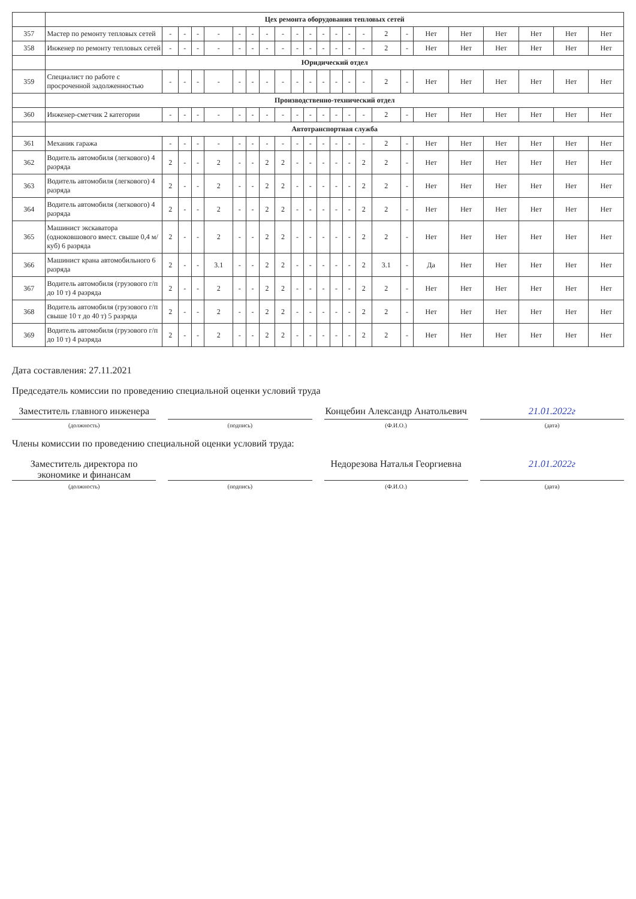| | Цех ремонта оборудования тепловых сетей | | | | | | | | | | | | | | | | | | | | | | |
| 357 | Мастер по ремонту тепловых сетей | - | - | - | - | - | - | - | - | - | - | - | - | - | - | 2 | - | Нет | Нет | Нет | Нет | Нет | Нет |
| 358 | Инженер по ремонту тепловых сетей | - | - | - | - | - | - | - | - | - | - | - | - | - | - | 2 | - | Нет | Нет | Нет | Нет | Нет | Нет |
| | Юридический отдел | | | | | | | | | | | | | | | | | | | | | | |
| 359 | Специалист по работе с просроченной задолженностью | - | - | - | - | - | - | - | - | - | - | - | - | - | - | 2 | - | Нет | Нет | Нет | Нет | Нет | Нет |
| | Производственно-технический отдел | | | | | | | | | | | | | | | | | | | | | | |
| 360 | Инженер-сметчик 2 категории | - | - | - | - | - | - | - | - | - | - | - | - | - | - | 2 | - | Нет | Нет | Нет | Нет | Нет | Нет |
| | Автотранспортная служба | | | | | | | | | | | | | | | | | | | | | | |
| 361 | Механик гаража | - | - | - | - | - | - | - | - | - | - | - | - | - | - | 2 | - | Нет | Нет | Нет | Нет | Нет | Нет |
| 362 | Водитель автомобиля (легкового) 4 разряда | 2 | - | - | 2 | - | - | 2 | 2 | - | - | - | - | - | 2 | 2 | - | Нет | Нет | Нет | Нет | Нет | Нет |
| 363 | Водитель автомобиля (легкового) 4 разряда | 2 | - | - | 2 | - | - | 2 | 2 | - | - | - | - | - | 2 | 2 | - | Нет | Нет | Нет | Нет | Нет | Нет |
| 364 | Водитель автомобиля (легкового) 4 разряда | 2 | - | - | 2 | - | - | 2 | 2 | - | - | - | - | - | 2 | 2 | - | Нет | Нет | Нет | Нет | Нет | Нет |
| 365 | Машинист экскаватора (одноковшового вмест. свыше 0,4 м/куб) 6 разряда | 2 | - | - | 2 | - | - | 2 | 2 | - | - | - | - | - | 2 | 2 | - | Нет | Нет | Нет | Нет | Нет | Нет |
| 366 | Машинист крана автомобильного 6 разряда | 2 | - | - | 3.1 | - | - | 2 | 2 | - | - | - | - | - | 2 | 3.1 | - | Да | Нет | Нет | Нет | Нет | Нет |
| 367 | Водитель автомобиля (грузового г/п до 10 т) 4 разряда | 2 | - | - | 2 | - | - | 2 | 2 | - | - | - | - | - | 2 | 2 | - | Нет | Нет | Нет | Нет | Нет | Нет |
| 368 | Водитель автомобиля (грузового г/п свыше 10 т до 40 т) 5 разряда | 2 | - | - | 2 | - | - | 2 | 2 | - | - | - | - | - | 2 | 2 | - | Нет | Нет | Нет | Нет | Нет | Нет |
| 369 | Водитель автомобиля (грузового г/п до 10 т) 4 разряда | 2 | - | - | 2 | - | - | 2 | 2 | - | - | - | - | - | 2 | 2 | - | Нет | Нет | Нет | Нет | Нет | Нет |
Дата составления: 27.11.2021
Председатель комиссии по проведению специальной оценки условий труда
Заместитель главного инженера Концебин Александр Анатольевич 21.01.2022г
(должность) (подпись) (Ф.И.О.) (дата)
Члены комиссии по проведению специальной оценки условий труда:
Заместитель директора по экономике и финансам
Недорезова Наталья Георгиевна 21.01.2022г
(должность) (подпись) (Ф.И.О.) (дата)